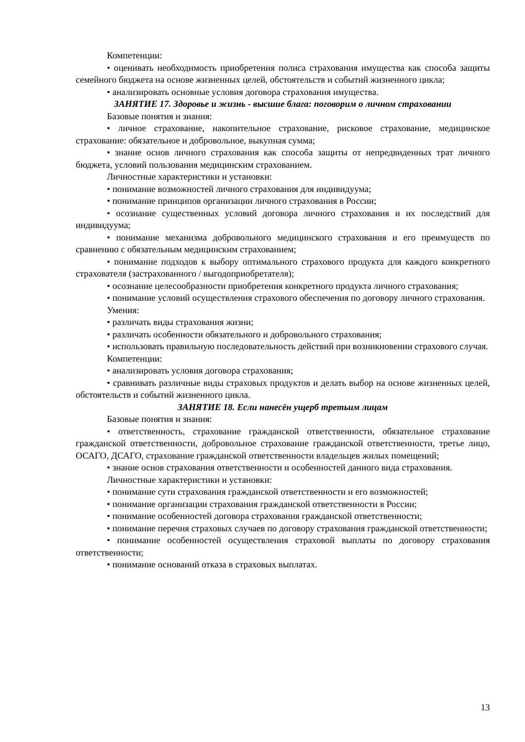Компетенции:
• оценивать необходимость приобретения полиса страхования имущества как способа защиты семейного бюджета на основе жизненных целей, обстоятельств и событий жизненного цикла;
• анализировать основные условия договора страхования имущества.
ЗАНЯТИЕ 17. Здоровье и жизнь - высшие блага: поговорим о личном страховании
Базовые понятия и знания:
• личное страхование, накопительное страхование, рисковое страхование, медицинское страхование: обязательное и добровольное, выкупная сумма;
• знание основ личного страхования как способа защиты от непредвиденных трат личного бюджета, условий пользования медицинским страхованием.
Личностные характеристики и установки:
• понимание возможностей личного страхования для индивидуума;
• понимание принципов организации личного страхования в России;
• осознание существенных условий договора личного страхования и их последствий для индивидуума;
• понимание механизма добровольного медицинского страхования и его преимуществ по сравнению с обязательным медицинским страхованием;
• понимание подходов к выбору оптимального страхового продукта для каждого конкретного страхователя (застрахованного / выгодоприобретателя);
• осознание целесообразности приобретения конкретного продукта личного страхования;
• понимание условий осуществления страхового обеспечения по договору личного страхования.
Умения:
• различать виды страхования жизни;
• различать особенности обязательного и добровольного страхования;
• использовать правильную последовательность действий при возникновении страхового случая.
Компетенции:
• анализировать условия договора страхования;
• сравнивать различные виды страховых продуктов и делать выбор на основе жизненных целей, обстоятельств и событий жизненного цикла.
ЗАНЯТИЕ 18. Если нанесён ущерб третьим лицам
Базовые понятия и знания:
• ответственность, страхование гражданской ответственности, обязательное страхование гражданской ответственности, добровольное страхование гражданской ответственности, третье лицо, ОСАГО, ДСАГО, страхование гражданской ответственности владельцев жилых помещений;
• знание основ страхования ответственности и особенностей данного вида страхования.
Личностные характеристики и установки:
• понимание сути страхования гражданской ответственности и его возможностей;
• понимание организации страхования гражданской ответственности в России;
• понимание особенностей договора страхования гражданской ответственности;
• понимание перечня страховых случаев по договору страхования гражданской ответственности;
• понимание особенностей осуществления страховой выплаты по договору страхования ответственности;
• понимание оснований отказа в страховых выплатах.
13